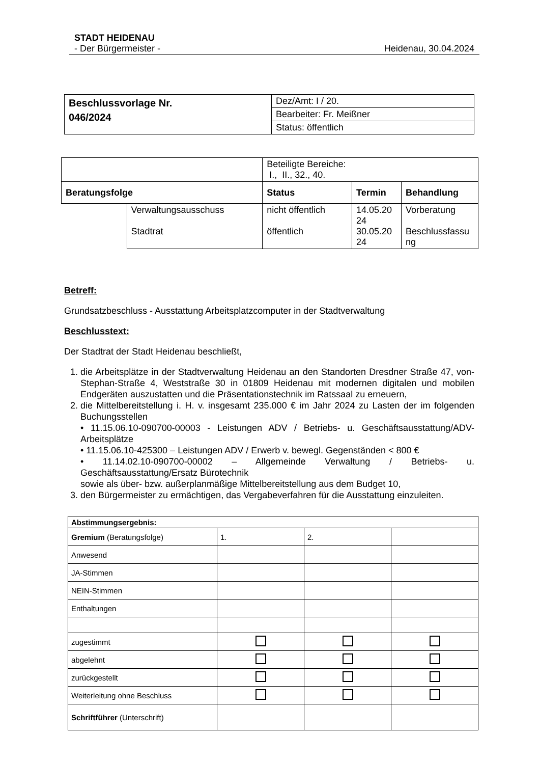STADT HEIDENAU
- Der Bürgermeister - Heidenau, 30.04.2024
| Beschlussvorlage Nr. 046/2024 | Dez/Amt: I / 20. |
| | Bearbeiter: Fr. Meißner |
| | Status: öffentlich |
| | | Beteiligte Bereiche: I., II., 32., 40. | | |
| Beratungsfolge | | Status | Termin | Behandlung |
| | Verwaltungsausschuss Stadtrat | nicht öffentlich öffentlich | 14.05.20 24 30.05.20 24 | Vorberatung Beschlussfassu ng |
Betreff:
Grundsatzbeschluss - Ausstattung Arbeitsplatzcomputer in der Stadtverwaltung
Beschlusstext:
Der Stadtrat der Stadt Heidenau beschließt,
1. die Arbeitsplätze in der Stadtverwaltung Heidenau an den Standorten Dresdner Straße 47, von-Stephan-Straße 4, Weststraße 30 in 01809 Heidenau mit modernen digitalen und mobilen Endgeräten auszustatten und die Präsentationstechnik im Ratssaal zu erneuern,
2. die Mittelbereitstellung i. H. v. insgesamt 235.000 € im Jahr 2024 zu Lasten der im folgenden Buchungsstellen
• 11.15.06.10-090700-00003 - Leistungen ADV / Betriebs- u. Geschäftsausstattung/ADV-Arbeitsplätze
• 11.15.06.10-425300 – Leistungen ADV / Erwerb v. bewegl. Gegenständen < 800 €
• 11.14.02.10-090700-00002 – Allgemeinde Verwaltung / Betriebs- u. Geschäftsausstattung/Ersatz Bürotechnik
sowie als über- bzw. außerplanmäßige Mittelbereitstellung aus dem Budget 10,
3. den Bürgermeister zu ermächtigen, das Vergabeverfahren für die Ausstattung einzuleiten.
| Abstimmungsergebnis: | | | |
| Gremium (Beratungsfolge) | 1. | 2. | |
| Anwesend | | | |
| JA-Stimmen | | | |
| NEIN-Stimmen | | | |
| Enthaltungen | | | |
| zugestimmt | | | |
| abgelehnt | | | |
| zurückgestellt | | | |
| Weiterleitung ohne Beschluss | | | |
| Schriftführer (Unterschrift) | | | |